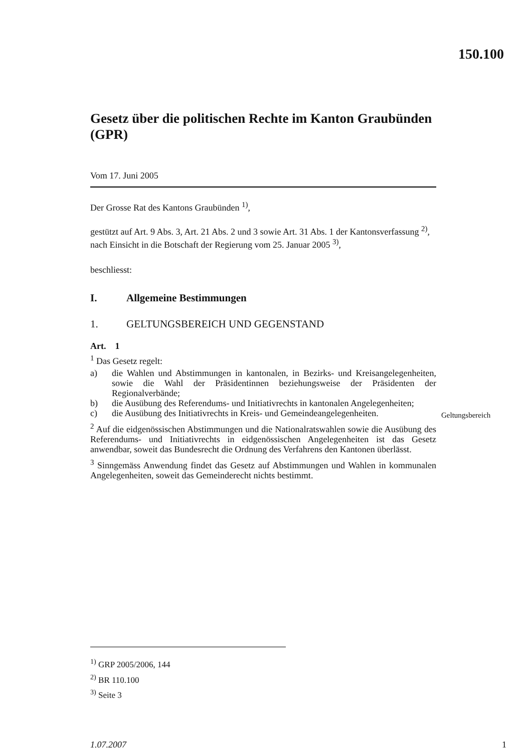150.100
Gesetz über die politischen Rechte im Kanton Graubünden (GPR)
Vom 17. Juni 2005
Der Grosse Rat des Kantons Graubünden <sup>1)</sup>,
gestützt auf Art. 9 Abs. 3, Art. 21 Abs. 2 und 3 sowie Art. 31 Abs. 1 der Kantonsverfassung <sup>2)</sup>,
nach Einsicht in die Botschaft der Regierung vom 25. Januar 2005 <sup>3)</sup>,
beschliesst:
I. Allgemeine Bestimmungen
1. GELTUNGSBEREICH UND GEGENSTAND
Art. 1
<sup>1</sup> Das Gesetz regelt:
a) die Wahlen und Abstimmungen in kantonalen, in Bezirks- und Kreisangelegenheiten, sowie die Wahl der Präsidentinnen beziehungsweise der Präsidenten der Regionalverbände;
b) die Ausübung des Referendums- und Initiativrechts in kantonalen Angelegenheiten;
c) die Ausübung des Initiativrechts in Kreis- und Gemeindeangelegenheiten.
<sup>2</sup> Auf die eidgenössischen Abstimmungen und die Nationalratswahlen sowie die Ausübung des Referendums- und Initiativrechts in eidgenössischen Angelegenheiten ist das Gesetz anwendbar, soweit das Bundesrecht die Ordnung des Verfahrens den Kantonen überlässt.
<sup>3</sup> Sinngemäss Anwendung findet das Gesetz auf Abstimmungen und Wahlen in kommunalen Angelegenheiten, soweit das Gemeinderecht nichts bestimmt.
Geltungsbereich
<sup>1)</sup> GRP 2005/2006, 144
<sup>2)</sup> BR 110.100
<sup>3)</sup> Seite 3
1.07.2007 1